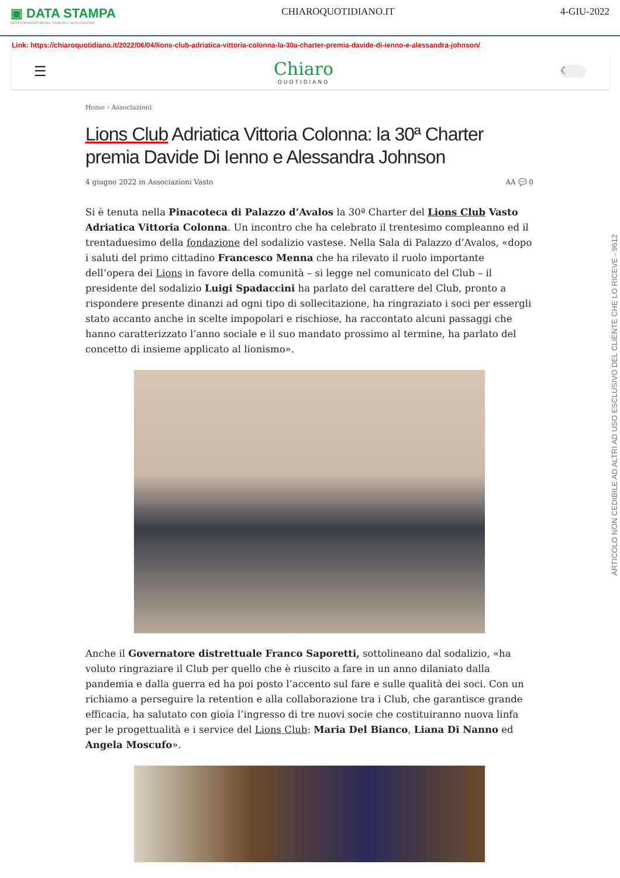▣ DATA STAMPA
MONITORAGGIO MEDIA, ANALISI E REPUTAZIONE
CHIAROQUOTIDIANO.IT 4-GIU-2022
Link: https://chiaroquotidiano.it/2022/06/04/lions-club-adriatica-vittoria-colonna-la-30a-charter-premia-davide-di-ienno-e-alessandra-johnson/
☰
Chiaro
QUOTIDIANO
☾
Home › Associazioni
Lions Club Adriatica Vittoria Colonna: la 30ª Charter premia Davide Di Ienno e Alessandra Johnson
4 giugno 2022 in Associazioni Vasto AA 💬 0
Si è tenuta nella Pinacoteca di Palazzo d’Avalos la 30ª Charter del Lions Club Vasto Adriatica Vittoria Colonna. Un incontro che ha celebrato il trentesimo compleanno ed il trentaduesimo della fondazione del sodalizio vastese. Nella Sala di Palazzo d’Avalos, «dopo i saluti del primo cittadino Francesco Menna che ha rilevato il ruolo importante dell’opera dei Lions in favore della comunità – si legge nel comunicato del Club – il presidente del sodalizio Luigi Spadaccini ha parlato del carattere del Club, pronto a rispondere presente dinanzi ad ogni tipo di sollecitazione, ha ringraziato i soci per essergli stato accanto anche in scelte impopolari e rischiose, ha raccontato alcuni passaggi che hanno caratterizzato l’anno sociale e il suo mandato prossimo al termine, ha parlato del concetto di insieme applicato al lionismo».
Anche il Governatore distrettuale Franco Saporetti, sottolineano dal sodalizio, «ha voluto ringraziare il Club per quello che è riuscito a fare in un anno dilaniato dalla pandemia e dalla guerra ed ha poi posto l’accento sul fare e sulle qualità dei soci. Con un richiamo a perseguire la retention e alla collaborazione tra i Club, che garantisce grande efficacia, ha salutato con gioia l’ingresso di tre nuovi socie che costituiranno nuova linfa per le progettualità e i service del Lions Club: Maria Del Bianco, Liana Di Nanno ed Angela Moscufo».
ARTICOLO NON CEDIBILE AD ALTRI AD USO ESCLUSIVO DEL CLIENTE CHE LO RICEVE - 9612